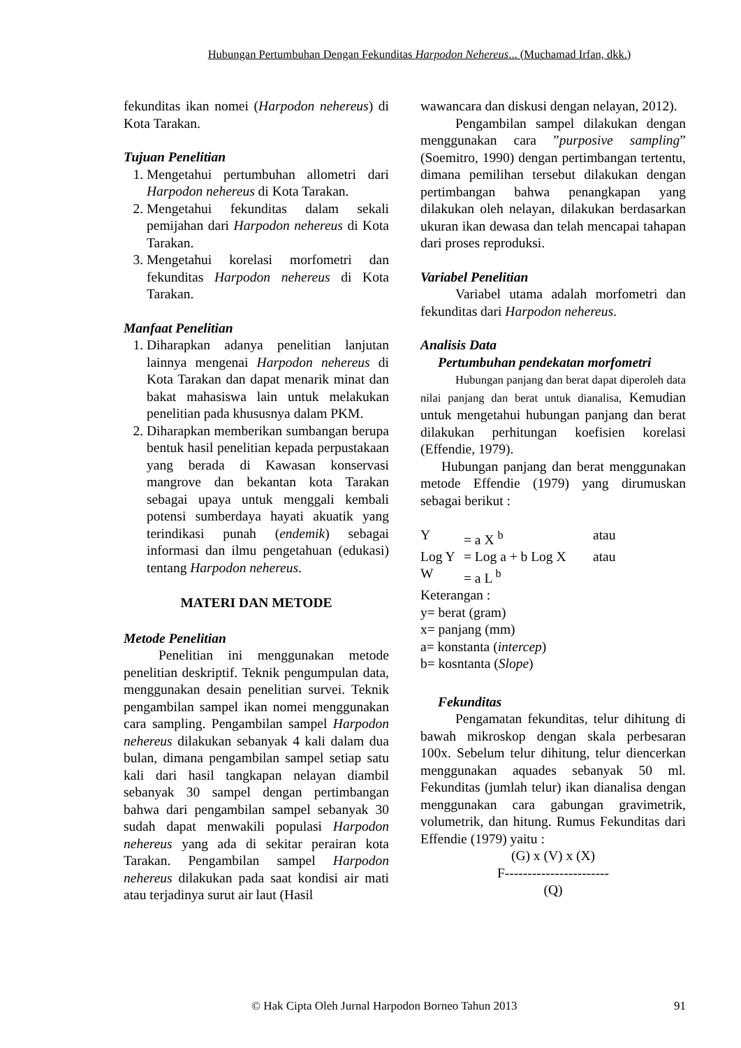Hubungan Pertumbuhan Dengan Fekunditas Harpodon Nehereus... (Muchamad Irfan, dkk.)
fekunditas ikan nomei (Harpodon nehereus) di Kota Tarakan.
Tujuan Penelitian
1. Mengetahui pertumbuhan allometri dari Harpodon nehereus di Kota Tarakan.
2. Mengetahui fekunditas dalam sekali pemijahan dari Harpodon nehereus di Kota Tarakan.
3. Mengetahui korelasi morfometri dan fekunditas Harpodon nehereus di Kota Tarakan.
Manfaat Penelitian
1. Diharapkan adanya penelitian lanjutan lainnya mengenai Harpodon nehereus di Kota Tarakan dan dapat menarik minat dan bakat mahasiswa lain untuk melakukan penelitian pada khususnya dalam PKM.
2. Diharapkan memberikan sumbangan berupa bentuk hasil penelitian kepada perpustakaan yang berada di Kawasan konservasi mangrove dan bekantan kota Tarakan sebagai upaya untuk menggali kembali potensi sumberdaya hayati akuatik yang terindikasi punah (endemik) sebagai informasi dan ilmu pengetahuan (edukasi) tentang Harpodon nehereus.
MATERI DAN METODE
Metode Penelitian
Penelitian ini menggunakan metode penelitian deskriptif. Teknik pengumpulan data, menggunakan desain penelitian survei. Teknik pengambilan sampel ikan nomei menggunakan cara sampling. Pengambilan sampel Harpodon nehereus dilakukan sebanyak 4 kali dalam dua bulan, dimana pengambilan sampel setiap satu kali dari hasil tangkapan nelayan diambil sebanyak 30 sampel dengan pertimbangan bahwa dari pengambilan sampel sebanyak 30 sudah dapat menwakili populasi Harpodon nehereus yang ada di sekitar perairan kota Tarakan. Pengambilan sampel Harpodon nehereus dilakukan pada saat kondisi air mati atau terjadinya surut air laut (Hasil
wawancara dan diskusi dengan nelayan, 2012).
Pengambilan sampel dilakukan dengan menggunakan cara ”purposive sampling” (Soemitro, 1990) dengan pertimbangan tertentu, dimana pemilihan tersebut dilakukan dengan pertimbangan bahwa penangkapan yang dilakukan oleh nelayan, dilakukan berdasarkan ukuran ikan dewasa dan telah mencapai tahapan dari proses reproduksi.
Variabel Penelitian
Variabel utama adalah morfometri dan fekunditas dari Harpodon nehereus.
Analisis Data
Pertumbuhan pendekatan morfometri
Hubungan panjang dan berat dapat diperoleh data nilai panjang dan berat untuk dianalisa, Kemudian untuk mengetahui hubungan panjang dan berat dilakukan perhitungan koefisien korelasi (Effendie, 1979).
Hubungan panjang dan berat menggunakan metode Effendie (1979) yang dirumuskan sebagai berikut :
Y = a X <sup>b</sup> atau
Log Y = Log a + b Log X atau
W = a L <sup>b</sup>
Keterangan :
y= berat (gram)
x= panjang (mm)
a= konstanta (intercep)
b= kosntanta (Slope)
Fekunditas
Pengamatan fekunditas, telur dihitung di bawah mikroskop dengan skala perbesaran 100x. Sebelum telur dihitung, telur diencerkan menggunakan aquades sebanyak 50 ml. Fekunditas (jumlah telur) ikan dianalisa dengan menggunakan cara gabungan gravimetrik, volumetrik, dan hitung. Rumus Fekunditas dari Effendie (1979) yaitu :
(G) x (V) x (X)
F-----------------------
(Q)
© Hak Cipta Oleh Jurnal Harpodon Borneo Tahun 2013 91